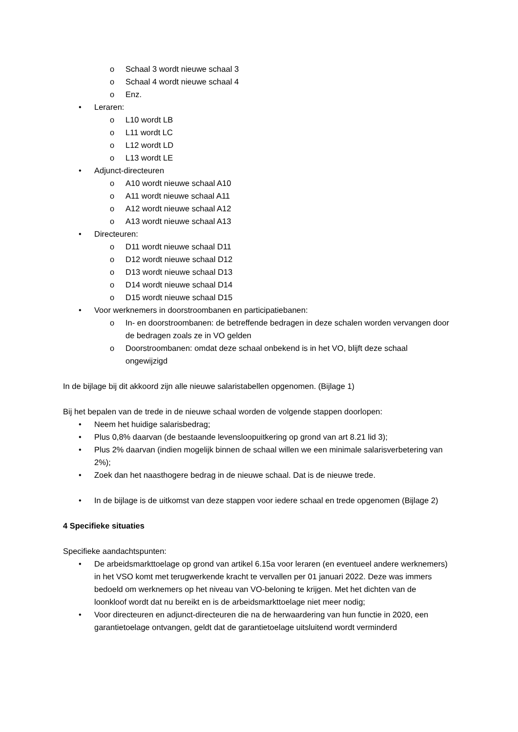o Schaal 3 wordt nieuwe schaal 3
o Schaal 4 wordt nieuwe schaal 4
o Enz.
• Leraren:
o L10 wordt LB
o L11 wordt LC
o L12 wordt LD
o L13 wordt LE
• Adjunct-directeuren
o A10 wordt nieuwe schaal A10
o A11 wordt nieuwe schaal A11
o A12 wordt nieuwe schaal A12
o A13 wordt nieuwe schaal A13
• Directeuren:
o D11 wordt nieuwe schaal D11
o D12 wordt nieuwe schaal D12
o D13 wordt nieuwe schaal D13
o D14 wordt nieuwe schaal D14
o D15 wordt nieuwe schaal D15
• Voor werknemers in doorstroombanen en participatiebanen:
o In- en doorstroombanen: de betreffende bedragen in deze schalen worden vervangen door de bedragen zoals ze in VO gelden
o Doorstroombanen: omdat deze schaal onbekend is in het VO, blijft deze schaal ongewijzigd
In de bijlage bij dit akkoord zijn alle nieuwe salaristabellen opgenomen. (Bijlage 1)
Bij het bepalen van de trede in de nieuwe schaal worden de volgende stappen doorlopen:
• Neem het huidige salarisbedrag;
• Plus 0,8% daarvan (de bestaande levensloopuitkering op grond van art 8.21 lid 3);
• Plus 2% daarvan (indien mogelijk binnen de schaal willen we een minimale salarisverbetering van 2%);
• Zoek dan het naasthogere bedrag in de nieuwe schaal. Dat is de nieuwe trede.
• In de bijlage is de uitkomst van deze stappen voor iedere schaal en trede opgenomen (Bijlage 2)
4 Specifieke situaties
Specifieke aandachtspunten:
• De arbeidsmarkttoelage op grond van artikel 6.15a voor leraren (en eventueel andere werknemers) in het VSO komt met terugwerkende kracht te vervallen per 01 januari 2022. Deze was immers bedoeld om werknemers op het niveau van VO-beloning te krijgen. Met het dichten van de loonkloof wordt dat nu bereikt en is de arbeidsmarkttoelage niet meer nodig;
• Voor directeuren en adjunct-directeuren die na de herwaardering van hun functie in 2020, een garantietoelage ontvangen, geldt dat de garantietoelage uitsluitend wordt verminderd